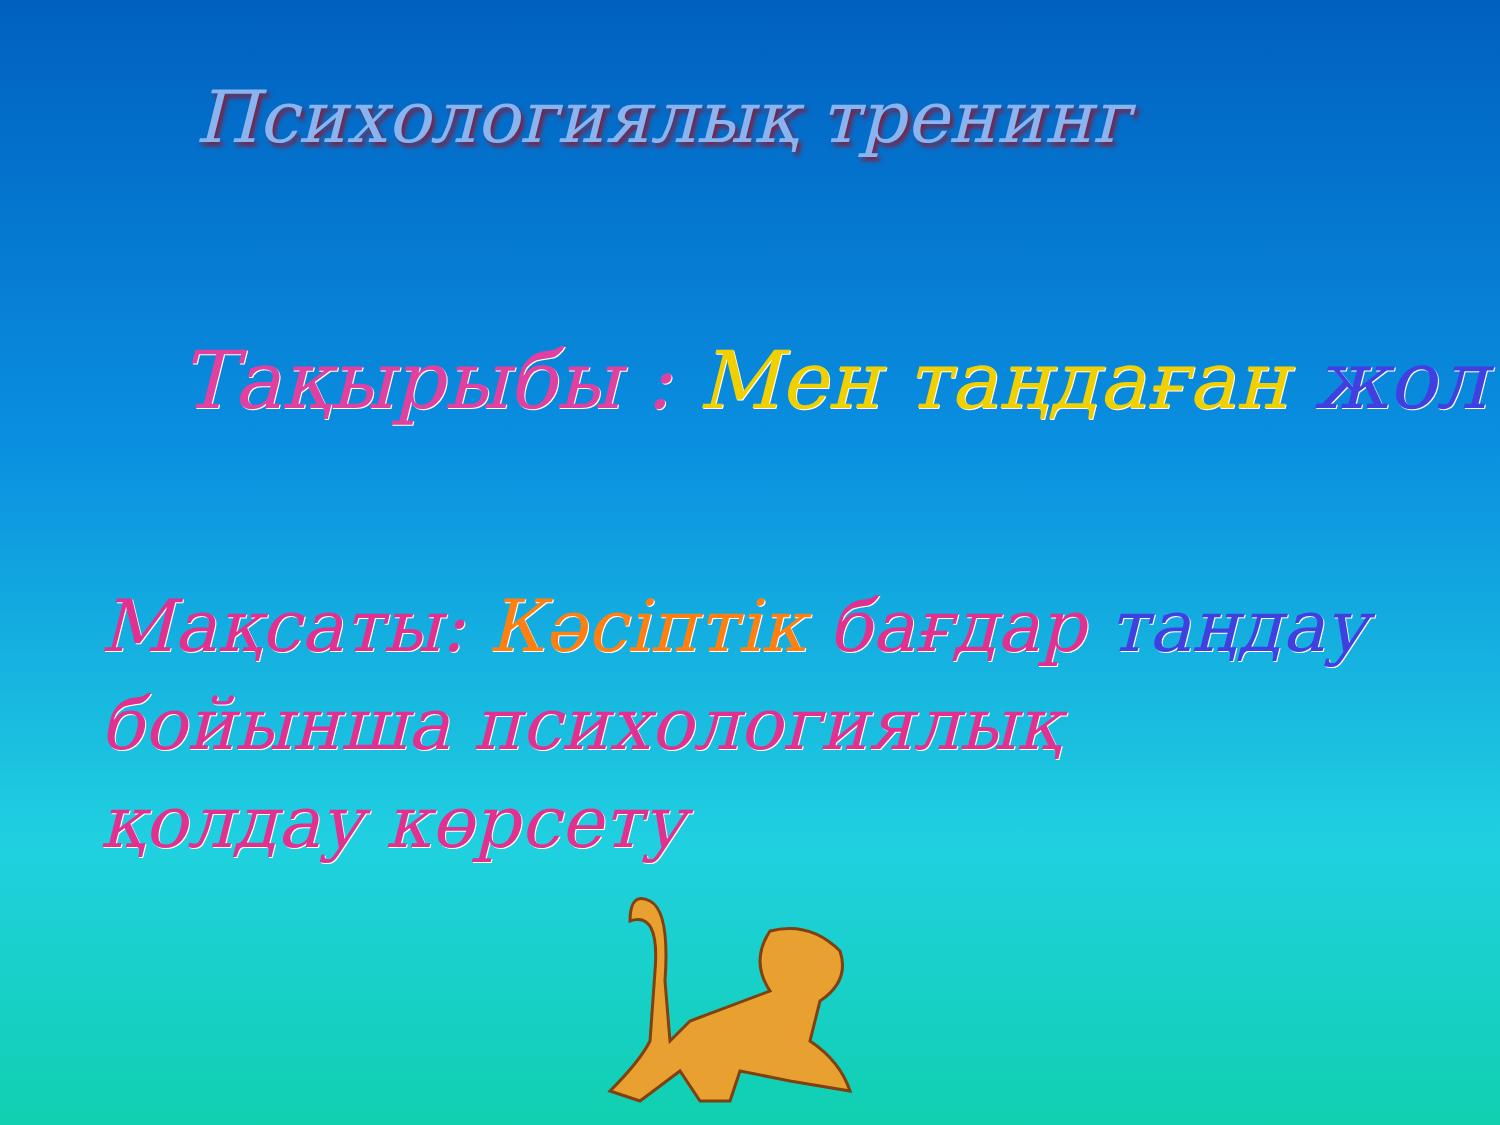Психологиялық тренинг
Тақырыбы : Мен таңдаған жол
Мақсаты: Кәсіптік бағдар таңдау
бойынша психологиялық
қолдау көрсету